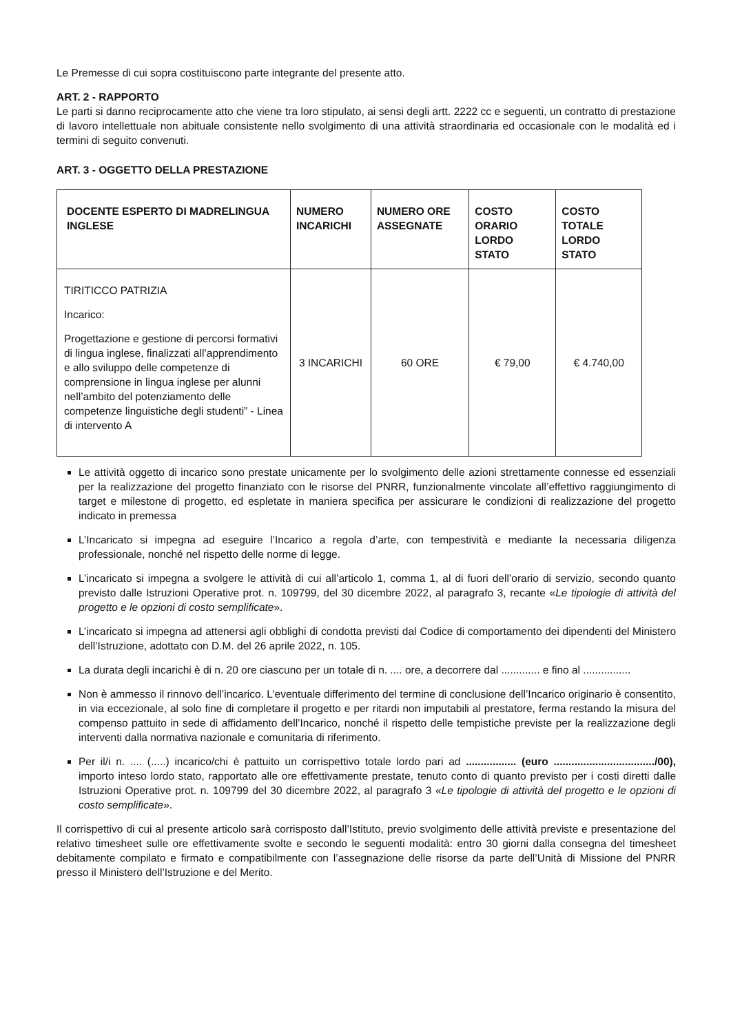Le Premesse di cui sopra costituiscono parte integrante del presente atto.
ART. 2 - RAPPORTO
Le parti si danno reciprocamente atto che viene tra loro stipulato, ai sensi degli artt. 2222 cc e seguenti, un contratto di prestazione di lavoro intellettuale non abituale consistente nello svolgimento di una attività straordinaria ed occasionale con le modalità ed i termini di seguito convenuti.
ART. 3 - OGGETTO DELLA PRESTAZIONE
| DOCENTE ESPERTO DI MADRELINGUA INGLESE | NUMERO INCARICHI | NUMERO ORE ASSEGNATE | COSTO ORARIO LORDO STATO | COSTO TOTALE LORDO STATO |
| --- | --- | --- | --- | --- |
| TIRITICCO PATRIZIA Incarico: Progettazione e gestione di percorsi formativi di lingua inglese, finalizzati all’apprendimento e allo sviluppo delle competenze di comprensione in lingua inglese per alunni nell’ambito del potenziamento delle competenze linguistiche degli studenti” - Linea di intervento A | 3 INCARICHI | 60 ORE | € 79,00 | € 4.740,00 |
Le attività oggetto di incarico sono prestate unicamente per lo svolgimento delle azioni strettamente connesse ed essenziali per la realizzazione del progetto finanziato con le risorse del PNRR, funzionalmente vincolate all’effettivo raggiungimento di target e milestone di progetto, ed espletate in maniera specifica per assicurare le condizioni di realizzazione del progetto indicato in premessa
L’Incaricato si impegna ad eseguire l’Incarico a regola d’arte, con tempestività e mediante la necessaria diligenza professionale, nonché nel rispetto delle norme di legge.
L’incaricato si impegna a svolgere le attività di cui all’articolo 1, comma 1, al di fuori dell’orario di servizio, secondo quanto previsto dalle Istruzioni Operative prot. n. 109799, del 30 dicembre 2022, al paragrafo 3, recante «Le tipologie di attività del progetto e le opzioni di costo semplificate».
L’incaricato si impegna ad attenersi agli obblighi di condotta previsti dal Codice di comportamento dei dipendenti del Ministero dell’Istruzione, adottato con D.M. del 26 aprile 2022, n. 105.
La durata degli incarichi è di n. 20 ore ciascuno per un totale di n. .... ore, a decorrere dal ............. e fino al ................
Non è ammesso il rinnovo dell’incarico. L’eventuale differimento del termine di conclusione dell’Incarico originario è consentito, in via eccezionale, al solo fine di completare il progetto e per ritardi non imputabili al prestatore, ferma restando la misura del compenso pattuito in sede di affidamento dell’Incarico, nonché il rispetto delle tempistiche previste per la realizzazione degli interventi dalla normativa nazionale e comunitaria di riferimento.
Per il/i n. .... (.....) incarico/chi è pattuito un corrispettivo totale lordo pari ad ................. (euro ................................../00), importo inteso lordo stato, rapportato alle ore effettivamente prestate, tenuto conto di quanto previsto per i costi diretti dalle Istruzioni Operative prot. n. 109799 del 30 dicembre 2022, al paragrafo 3 «Le tipologie di attività del progetto e le opzioni di costo semplificate».
Il corrispettivo di cui al presente articolo sarà corrisposto dall’Istituto, previo svolgimento delle attività previste e presentazione del relativo timesheet sulle ore effettivamente svolte e secondo le seguenti modalità: entro 30 giorni dalla consegna del timesheet debitamente compilato e firmato e compatibilmente con l’assegnazione delle risorse da parte dell’Unità di Missione del PNRR presso il Ministero dell’Istruzione e del Merito.